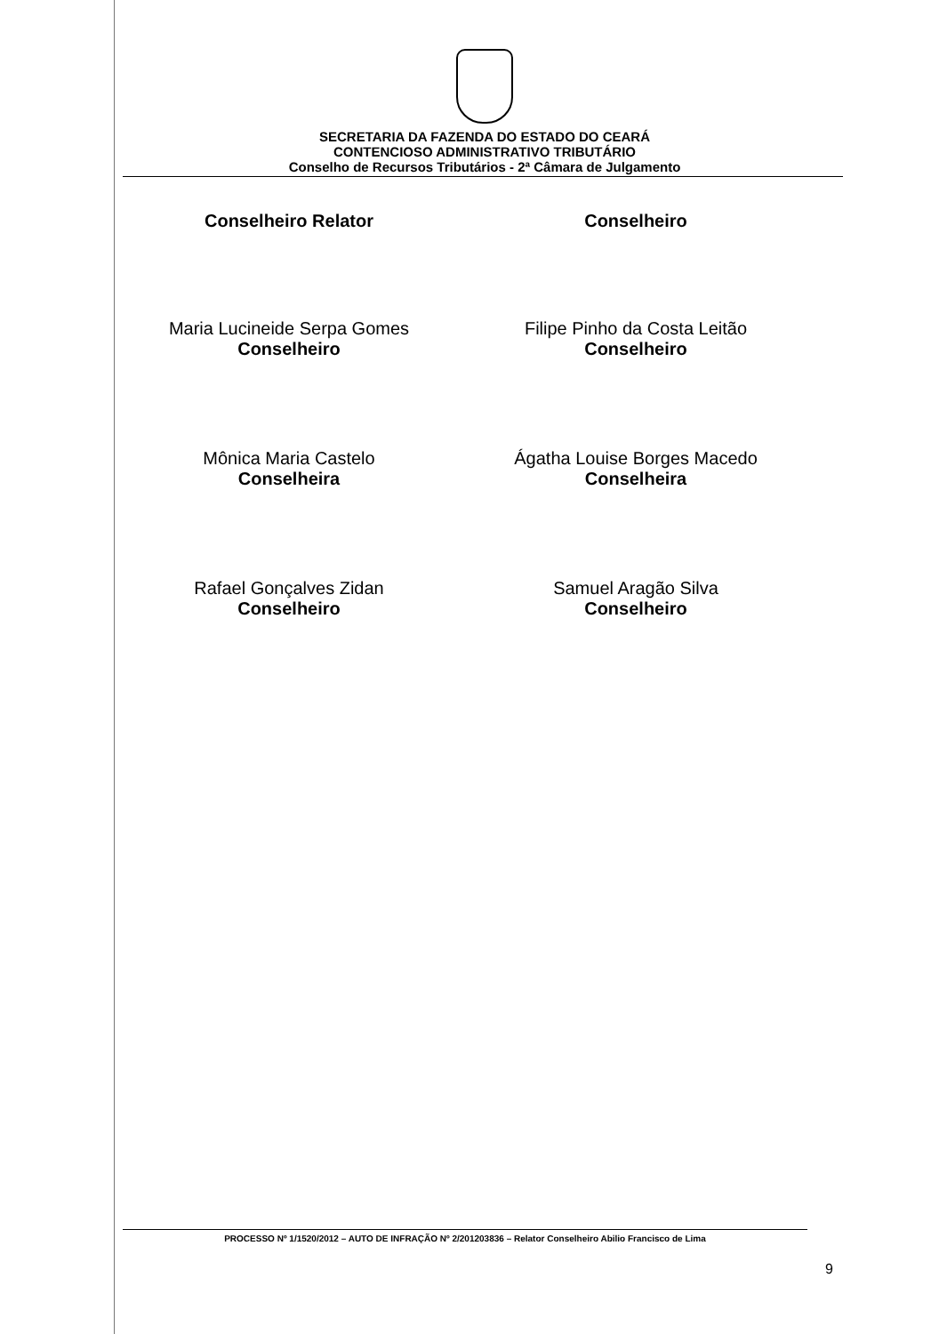SECRETARIA DA FAZENDA DO ESTADO DO CEARÁ
CONTENCIOSO ADMINISTRATIVO TRIBUTÁRIO
Conselho de Recursos Tributários - 2ª Câmara de Julgamento
Conselheiro Relator
Conselheiro
Maria Lucineide Serpa Gomes
Conselheiro
Filipe Pinho da Costa Leitão
Conselheiro
Mônica Maria Castelo
Conselheira
Ágatha Louise Borges Macedo
Conselheira
Rafael Gonçalves Zidan
Conselheiro
Samuel Aragão Silva
Conselheiro
PROCESSO Nº 1/1520/2012 – AUTO DE INFRAÇÃO Nº 2/201203836 – Relator Conselheiro Abilio Francisco de Lima
9